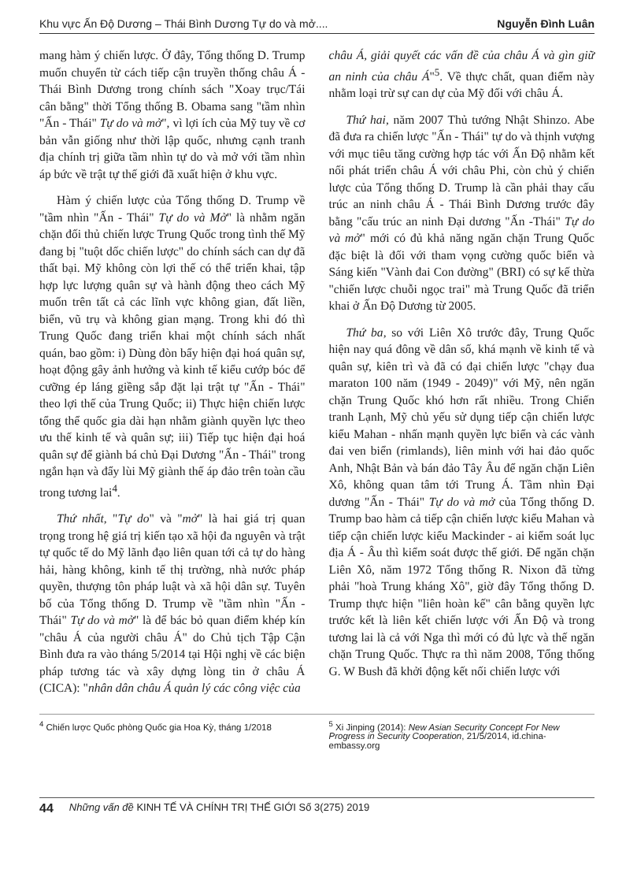Khu vực Ấn Độ Dương – Thái Bình Dương Tự do và mở.... Nguyễn Đình Luân
mang hàm ý chiến lược. Ở đây, Tổng thống D. Trump muốn chuyển từ cách tiếp cận truyền thống châu Á - Thái Bình Dương trong chính sách "Xoay trục/Tái cân bằng" thời Tổng thống B. Obama sang "tầm nhìn "Ấn - Thái" Tự do và mở", vì lợi ích của Mỹ tuy về cơ bản vẫn giống như thời lập quốc, nhưng cạnh tranh địa chính trị giữa tầm nhìn tự do và mở với tầm nhìn áp bức về trật tự thế giới đã xuất hiện ở khu vực.
Hàm ý chiến lược của Tổng thống D. Trump về "tầm nhìn "Ấn - Thái" Tự do và Mở" là nhằm ngăn chặn đối thủ chiến lược Trung Quốc trong tình thế Mỹ đang bị "tuột dốc chiến lược" do chính sách can dự đã thất bại. Mỹ không còn lợi thế có thể triển khai, tập hợp lực lượng quân sự và hành động theo cách Mỹ muốn trên tất cả các lĩnh vực không gian, đất liền, biển, vũ trụ và không gian mạng. Trong khi đó thì Trung Quốc đang triển khai một chính sách nhất quán, bao gồm: i) Dùng đòn bẩy hiện đại hoá quân sự, hoạt động gây ảnh hưởng và kinh tế kiểu cướp bóc để cưỡng ép láng giềng sắp đặt lại trật tự "Ấn - Thái" theo lợi thế của Trung Quốc; ii) Thực hiện chiến lược tổng thể quốc gia dài hạn nhằm giành quyền lực theo ưu thế kinh tế và quân sự; iii) Tiếp tục hiện đại hoá quân sự để giành bá chủ Đại Dương "Ấn - Thái" trong ngắn hạn và đẩy lùi Mỹ giành thế áp đảo trên toàn cầu trong tương lai<sup>4</sup>.
Thứ nhất, "Tự do" và "mở" là hai giá trị quan trọng trong hệ giá trị kiến tạo xã hội đa nguyên và trật tự quốc tế do Mỹ lãnh đạo liên quan tới cả tự do hàng hải, hàng không, kinh tế thị trường, nhà nước pháp quyền, thượng tôn pháp luật và xã hội dân sự. Tuyên bố của Tổng thống D. Trump về "tầm nhìn "Ấn - Thái" Tự do và mở" là để bác bỏ quan điểm khép kín "châu Á của người châu Á" do Chủ tịch Tập Cận Bình đưa ra vào tháng 5/2014 tại Hội nghị về các biện pháp tương tác và xây dựng lòng tin ở châu Á (CICA): "nhân dân châu Á quản lý các công việc của
châu Á, giải quyết các vấn đề của châu Á và gìn giữ an ninh của châu Á"<sup>5</sup>. Về thực chất, quan điểm này nhằm loại trừ sự can dự của Mỹ đối với châu Á.
Thứ hai, năm 2007 Thủ tướng Nhật Shinzo. Abe đã đưa ra chiến lược "Ấn - Thái" tự do và thịnh vượng với mục tiêu tăng cường hợp tác với Ấn Độ nhằm kết nối phát triển châu Á với châu Phi, còn chủ ý chiến lược của Tổng thống D. Trump là cần phải thay cấu trúc an ninh châu Á - Thái Bình Dương trước đây bằng "cấu trúc an ninh Đại dương "Ấn -Thái" Tự do và mở" mới có đủ khả năng ngăn chặn Trung Quốc đặc biệt là đối với tham vọng cường quốc biển và Sáng kiến "Vành đai Con đường" (BRI) có sự kế thừa "chiến lược chuỗi ngọc trai" mà Trung Quốc đã triển khai ở Ấn Độ Dương từ 2005.
Thứ ba, so với Liên Xô trước đây, Trung Quốc hiện nay quá đông về dân số, khá mạnh về kinh tế và quân sự, kiên trì và đã có đại chiến lược "chạy đua maraton 100 năm (1949 - 2049)" với Mỹ, nên ngăn chặn Trung Quốc khó hơn rất nhiều. Trong Chiến tranh Lạnh, Mỹ chủ yếu sử dụng tiếp cận chiến lược kiểu Mahan - nhấn mạnh quyền lực biển và các vành đai ven biển (rimlands), liên minh với hai đảo quốc Anh, Nhật Bản và bán đảo Tây Âu để ngăn chặn Liên Xô, không quan tâm tới Trung Á. Tầm nhìn Đại dương "Ấn - Thái" Tự do và mở của Tổng thống D. Trump bao hàm cả tiếp cận chiến lược kiểu Mahan và tiếp cận chiến lược kiểu Mackinder - ai kiểm soát lục địa Á - Âu thì kiểm soát được thế giới. Để ngăn chặn Liên Xô, năm 1972 Tổng thống R. Nixon đã từng phải "hoà Trung kháng Xô", giờ đây Tổng thống D. Trump thực hiện "liên hoàn kế" cân bằng quyền lực trước kết là liên kết chiến lược với Ấn Độ và trong tương lai là cả với Nga thì mới có đủ lực và thế ngăn chặn Trung Quốc. Thực ra thì năm 2008, Tổng thống G. W Bush đã khởi động kết nối chiến lược với
<sup>4</sup> Chiến lược Quốc phòng Quốc gia Hoa Kỳ, tháng 1/2018
<sup>5</sup> Xi Jinping (2014): New Asian Security Concept For New Progress in Security Cooperation, 21/5/2014, id.china-embassy.org
44 Những vấn đề KINH TẾ VÀ CHÍNH TRỊ THẾ GIỚI Số 3(275) 2019